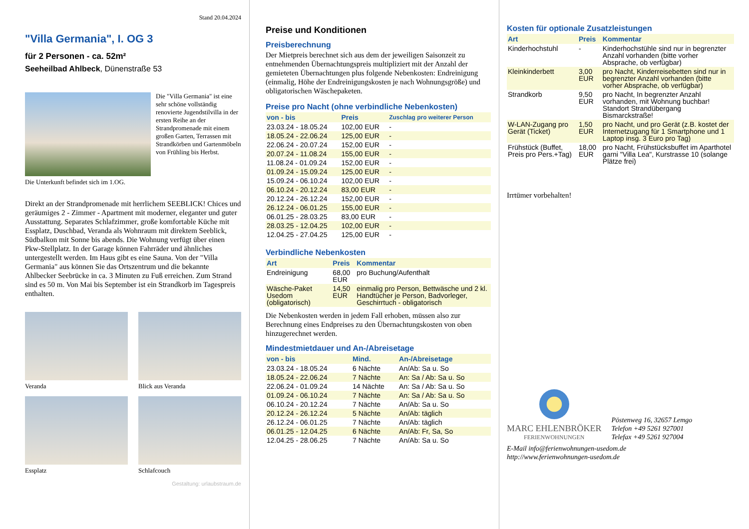Stand 20.04.2024
"Villa Germania", I. OG 3
für 2 Personen - ca. 52m²
Seeheilbad Ahlbeck, Dünenstraße 53
Die "Villa Germania" ist eine sehr schöne vollständig renovierte Jugendstilvilla in der ersten Reihe an der Strandpromenade mit einem großen Garten, Terrassen mit Strandkörben und Gartenmöbeln von Frühling bis Herbst.
Die Unterkunft befindet sich im 1.OG.
Direkt an der Strandpromenade mit herrlichem SEEBLICK! Chices und geräumiges 2 - Zimmer - Apartment mit moderner, eleganter und guter Ausstattung. Separates Schlafzimmer, große komfortable Küche mit Essplatz, Duschbad, Veranda als Wohnraum mit direktem Seeblick, Südbalkon mit Sonne bis abends. Die Wohnung verfügt über einen Pkw-Stellplatz. In der Garage können Fahrräder und ähnliches untergestellt werden. Im Haus gibt es eine Sauna. Von der "Villa Germania" aus können Sie das Ortszentrum und die bekannte Ahlbecker Seebrücke in ca. 3 Minuten zu Fuß erreichen. Zum Strand sind es 50 m. Von Mai bis September ist ein Strandkorb im Tagespreis enthalten.
Veranda
Blick aus Veranda
Essplatz
Schlafcouch
Gestaltung: urlaubstraum.de
Preise und Konditionen
Preisberechnung
Der Mietpreis berechnet sich aus dem der jeweiligen Saisonzeit zu entnehmenden Übernachtungspreis multipliziert mit der Anzahl der gemieteten Übernachtungen plus folgende Nebenkosten: Endreinigung (einmalig, Höhe der Endreinigungskosten je nach Wohnungsgröße) und obligatorischen Wäschepaketen.
Preise pro Nacht (ohne verbindliche Nebenkosten)
| von - bis | Preis | Zuschlag pro weiterer Person |
| --- | --- | --- |
| 23.03.24 - 18.05.24 | 102,00 EUR | - |
| 18.05.24 - 22.06.24 | 125,00 EUR | - |
| 22.06.24 - 20.07.24 | 152,00 EUR | - |
| 20.07.24 - 11.08.24 | 155,00 EUR | - |
| 11.08.24 - 01.09.24 | 152,00 EUR | - |
| 01.09.24 - 15.09.24 | 125,00 EUR | - |
| 15.09.24 - 06.10.24 | 102,00 EUR | - |
| 06.10.24 - 20.12.24 | 83,00 EUR | - |
| 20.12.24 - 26.12.24 | 152,00 EUR | - |
| 26.12.24 - 06.01.25 | 155,00 EUR | - |
| 06.01.25 - 28.03.25 | 83,00 EUR | - |
| 28.03.25 - 12.04.25 | 102,00 EUR | - |
| 12.04.25 - 27.04.25 | 125,00 EUR | - |
Verbindliche Nebenkosten
| Art | Preis | Kommentar |
| --- | --- | --- |
| Endreinigung | 68,00 EUR | pro Buchung/Aufenthalt |
| Wäsche-Paket Usedom (obligatorisch) | 14,50 EUR | einmalig pro Person, Bettwäsche und 2 kl. Handtücher je Person, Badvorleger, Geschirrtuch - obligatorisch |
Die Nebenkosten werden in jedem Fall erhoben, müssen also zur Berechnung eines Endpreises zu den Übernachtungskosten von oben hinzugerechnet werden.
Mindestmietdauer und An-/Abreisetage
| von - bis | Mind. | An-/Abreisetage |
| --- | --- | --- |
| 23.03.24 - 18.05.24 | 6 Nächte | An/Ab: Sa u. So |
| 18.05.24 - 22.06.24 | 7 Nächte | An: Sa / Ab: Sa u. So |
| 22.06.24 - 01.09.24 | 14 Nächte | An: Sa / Ab: Sa u. So |
| 01.09.24 - 06.10.24 | 7 Nächte | An: Sa / Ab: Sa u. So |
| 06.10.24 - 20.12.24 | 7 Nächte | An/Ab: Sa u. So |
| 20.12.24 - 26.12.24 | 5 Nächte | An/Ab: täglich |
| 26.12.24 - 06.01.25 | 7 Nächte | An/Ab: täglich |
| 06.01.25 - 12.04.25 | 6 Nächte | An/Ab: Fr, Sa, So |
| 12.04.25 - 28.06.25 | 7 Nächte | An/Ab: Sa u. So |
Kosten für optionale Zusatzleistungen
| Art | Preis | Kommentar |
| --- | --- | --- |
| Kinderhochstuhl | - | Kinderhochstühle sind nur in begrenzter Anzahl vorhanden (bitte vorher Absprache, ob verfügbar) |
| Kleinkinderbett | 3,00 EUR | pro Nacht, Kinderreisebetten sind nur in begrenzter Anzahl vorhanden (bitte vorher Absprache, ob verfügbar) |
| Strandkorb | 9,50 EUR | pro Nacht, In begrenzter Anzahl vorhanden, mit Wohnung buchbar! Standort Strandübergang Bismarckstraße! |
| W-LAN-Zugang pro Gerät (Ticket) | 1,50 EUR | pro Nacht, und pro Gerät (z.B. kostet der Internetzugang für 1 Smartphone und 1 Laptop insg. 3 Euro pro Tag) |
| Frühstück (Buffet, Preis pro Pers.+Tag) | 18,00 EUR | pro Nacht, Frühstücksbuffet im Aparthotel garni "Villa Lea", Kurstrasse 10 (solange Plätze frei) |
Irrtümer vorbehalten!
MARC EHLENBRÖKER
FERIENWOHNUNGEN
Pöstenweg 16, 32657 Lemgo
Telefon +49 5261 927001
Telefax +49 5261 927004
E-Mail info@ferienwohnungen-usedom.de
http://www.ferienwohnungen-usedom.de